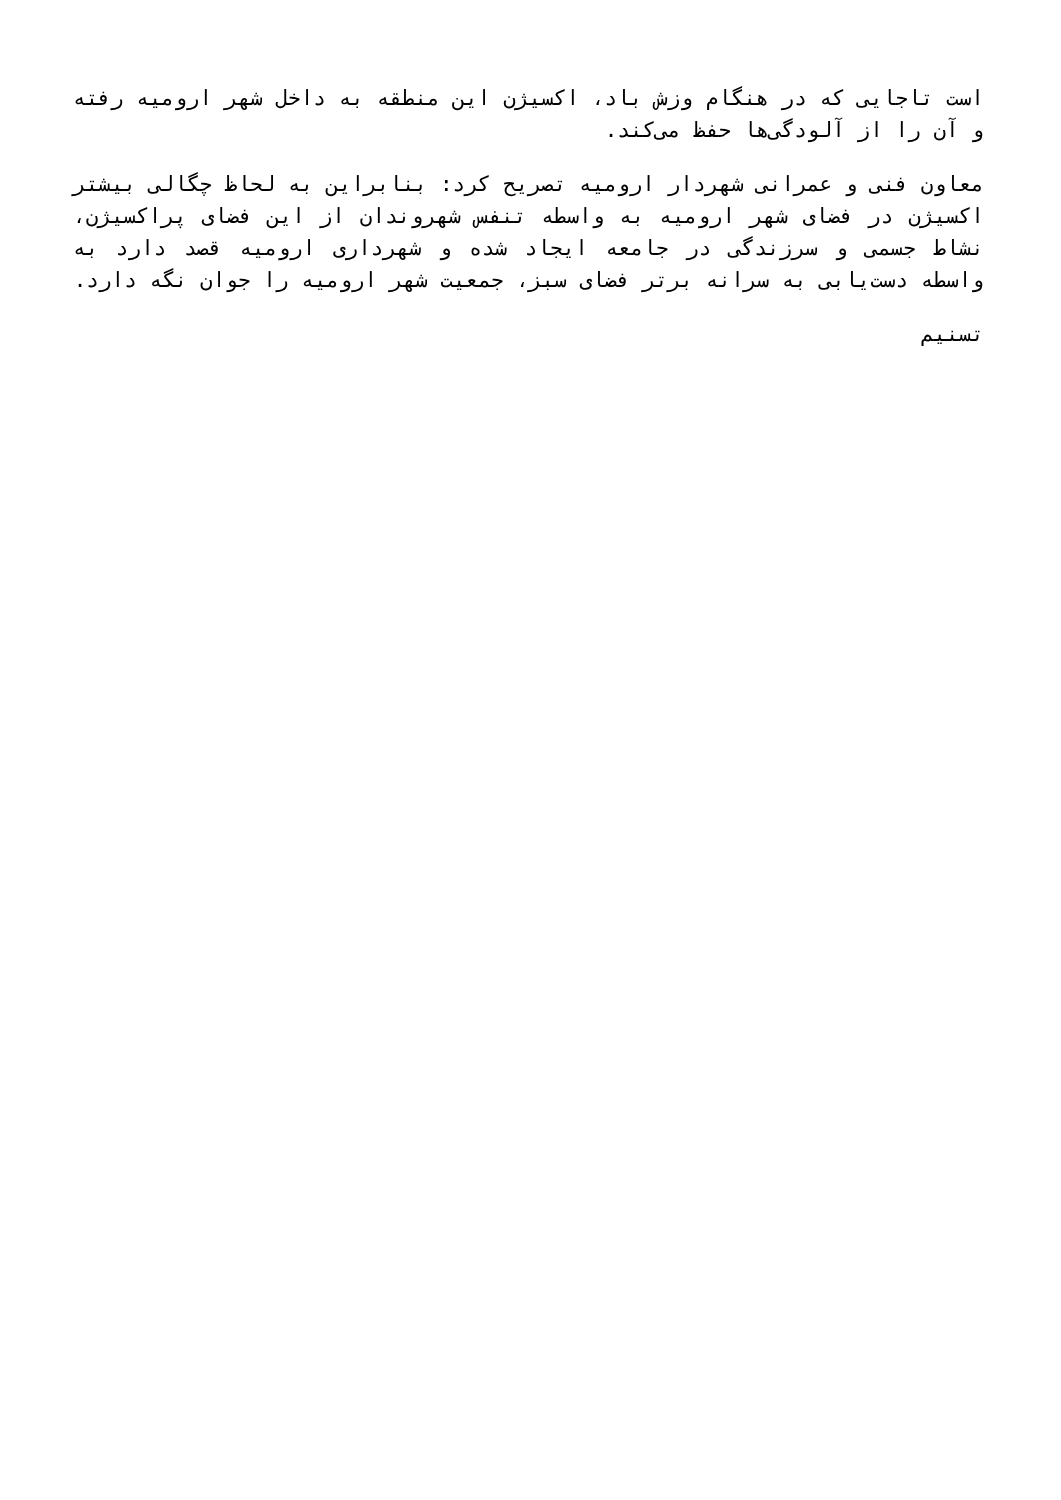است تاجایی که در هنگام وزش باد، اکسیژن این منطقه به داخل شهر ارومیه رفته و آن را از آلودگی‌ها حفظ می‌کند.
معاون فنی و عمرانی شهردار ارومیه تصریح کرد: بنابراین به لحاظ چگالی بیشتر اکسیژن در فضای شهر ارومیه به واسطه تنفس شهروندان از این فضای پراکسیژن، نشاط جسمی و سرزندگی در جامعه ایجاد شده و شهرداری ارومیه قصد دارد به واسطه دست‌یابی به سرانه برتر فضای سبز، جمعیت شهر ارومیه را جوان نگه دارد.
تسنیم